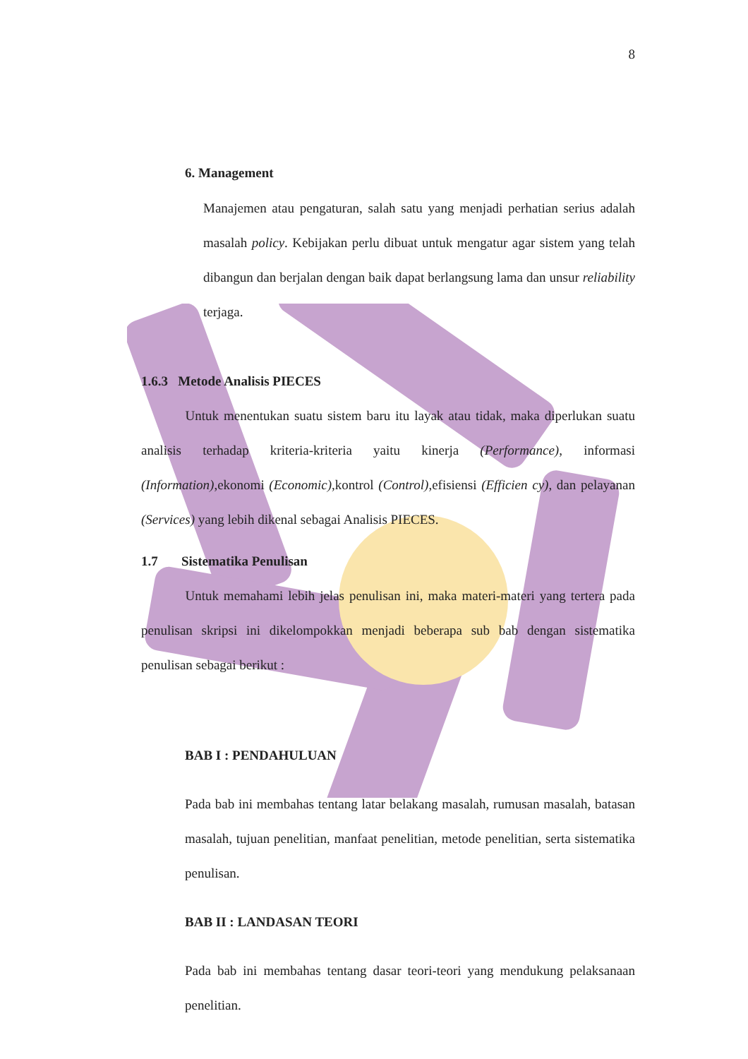8
6. Management
Manajemen atau pengaturan, salah satu yang menjadi perhatian serius adalah masalah policy. Kebijakan perlu dibuat untuk mengatur agar sistem yang telah dibangun dan berjalan dengan baik dapat berlangsung lama dan unsur reliability terjaga.
1.6.3 Metode Analisis PIECES
Untuk menentukan suatu sistem baru itu layak atau tidak, maka diperlukan suatu analisis terhadap kriteria-kriteria yaitu kinerja (Performance), informasi (Information),ekonomi (Economic),kontrol (Control),efisiensi (Efficien cy), dan pelayanan (Services) yang lebih dikenal sebagai Analisis PIECES.
1.7 Sistematika Penulisan
Untuk memahami lebih jelas penulisan ini, maka materi-materi yang tertera pada penulisan skripsi ini dikelompokkan menjadi beberapa sub bab dengan sistematika penulisan sebagai berikut :
BAB I : PENDAHULUAN
Pada bab ini membahas tentang latar belakang masalah, rumusan masalah, batasan masalah, tujuan penelitian, manfaat penelitian, metode penelitian, serta sistematika penulisan.
BAB II : LANDASAN TEORI
Pada bab ini membahas tentang dasar teori-teori yang mendukung pelaksanaan penelitian.